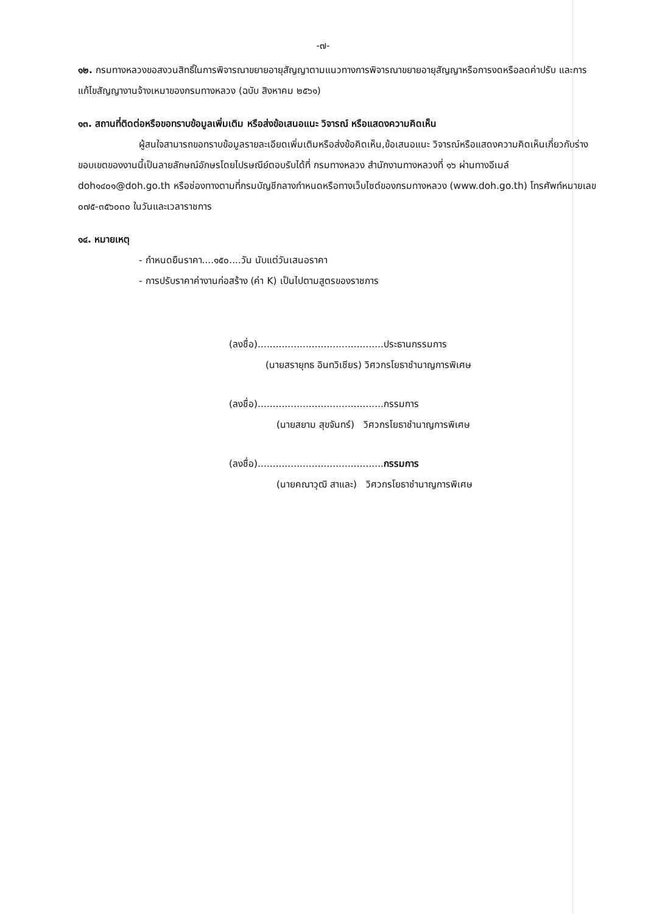-๗-
๑๒. กรมทางหลวงขอสงวนสิทธิ์ในการพิจารณาขยายอายุสัญญาตามแนวทางการพิจารณาขยายอายุสัญญาหรือการงดหรือลดค่าปรับ และการแก้ไขสัญญางานจ้างเหมาของกรมทางหลวง (ฉบับ สิงหาคม ๒๕๖๑)
๑๓. สถานที่ติดต่อหรือขอทราบข้อมูลเพิ่มเติม หรือส่งข้อเสนอแนะ วิจารณ์ หรือแสดงความคิดเห็น
ผู้สนใจสามารถขอทราบข้อมูลรายละเอียดเพิ่มเติมหรือส่งข้อคิดเห็น,ข้อเสนอแนะ วิจารณ์หรือแสดงความคิดเห็นเกี่ยวกับร่างขอบเขตของงานนี้เป็นลายลักษณ์อักษรโดยไปรษณีย์ตอบรับได้ที่ กรมทางหลวง สำนักงานทางหลวงที่ ๑๖ ผ่านทางอีเมล์ doh๑๔๐๑@doh.go.th หรือช่องทางตามที่กรมบัญชีกลางกำหนดหรือทางเว็บไซต์ของกรมทางหลวง (www.doh.go.th) โทรศัพท์หมายเลข ๐๗๕-๓๕๖๐๓๐ ในวันและเวลาราชการ
๑๔. หมายเหตุ
- กำหนดยืนราคา....๑๕๐....วัน นับแต่วันเสนอราคา
- การปรับราคาค่างานก่อสร้าง (ค่า K) เป็นไปตามสูตรของราชการ
(ลงชื่อ)..........................................ประธานกรรมการ
(นายสรายุทธ อินทวิเชียร) วิศวกรโยธาชำนาญการพิเศษ
(ลงชื่อ)..........................................กรรมการ
(นายสยาม สุขจันทร์) วิศวกรโยธาชำนาญการพิเศษ
(ลงชื่อ)..........................................กรรมการ
(นายคณาวุฒิ สาและ) วิศวกรโยธาชำนาญการพิเศษ